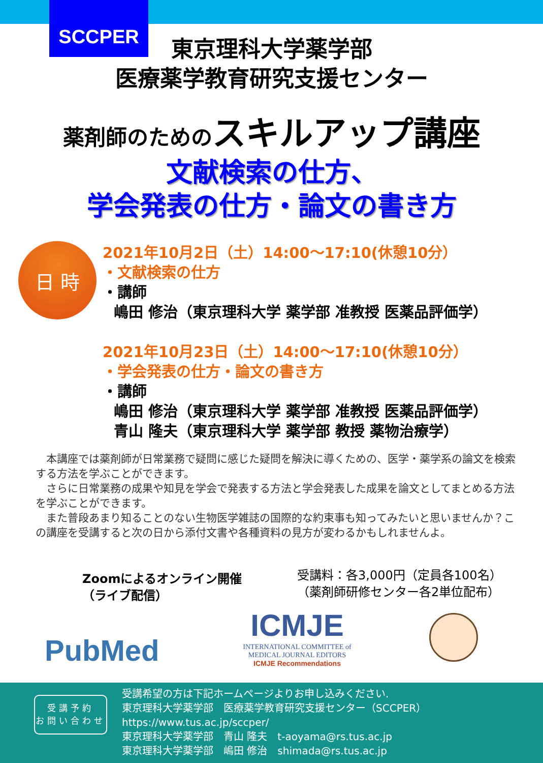SCCPER
東京理科大学薬学部
医療薬学教育研究支援センター
薬剤師のためのスキルアップ講座
文献検索の仕方、
学会発表の仕方・論文の書き方
日 時
2021年10月2日（土）14:00～17:10(休憩10分）
・文献検索の仕方
・講師
嶋田 修治（東京理科大学 薬学部 准教授 医薬品評価学）
2021年10月23日（土）14:00～17:10(休憩10分）
・学会発表の仕方・論文の書き方
・講師
嶋田 修治（東京理科大学 薬学部 准教授 医薬品評価学）
青山 隆夫（東京理科大学 薬学部 教授 薬物治療学）
　本講座では薬剤師が日常業務で疑問に感じた疑問を解決に導くための、医学・薬学系の論文を検索する方法を学ぶことができます。
　さらに日常業務の成果や知見を学会で発表する方法と学会発表した成果を論文としてまとめる方法を学ぶことができます。
　また普段あまり知ることのない生物医学雑誌の国際的な約束事も知ってみたいと思いませんか？この講座を受講すると次の日から添付文書や各種資料の見方が変わるかもしれませんよ。
Zoomによるオンライン開催
（ライブ配信）
受講料：各3,000円（定員各100名）
（薬剤師研修センター各2単位配布）
PubMed
ICMJE
INTERNATIONAL COMMITTEE of
MEDICAL JOURNAL EDITORS
ICMJE Recommendations
受講予約
お問い合わせ
受講希望の方は下記ホームページよりお申し込みください.
東京理科大学薬学部　医療薬学教育研究支援センター（SCCPER）
https://www.tus.ac.jp/sccper/
東京理科大学薬学部　青山 隆夫　t-aoyama@rs.tus.ac.jp
東京理科大学薬学部　嶋田 修治　shimada@rs.tus.ac.jp